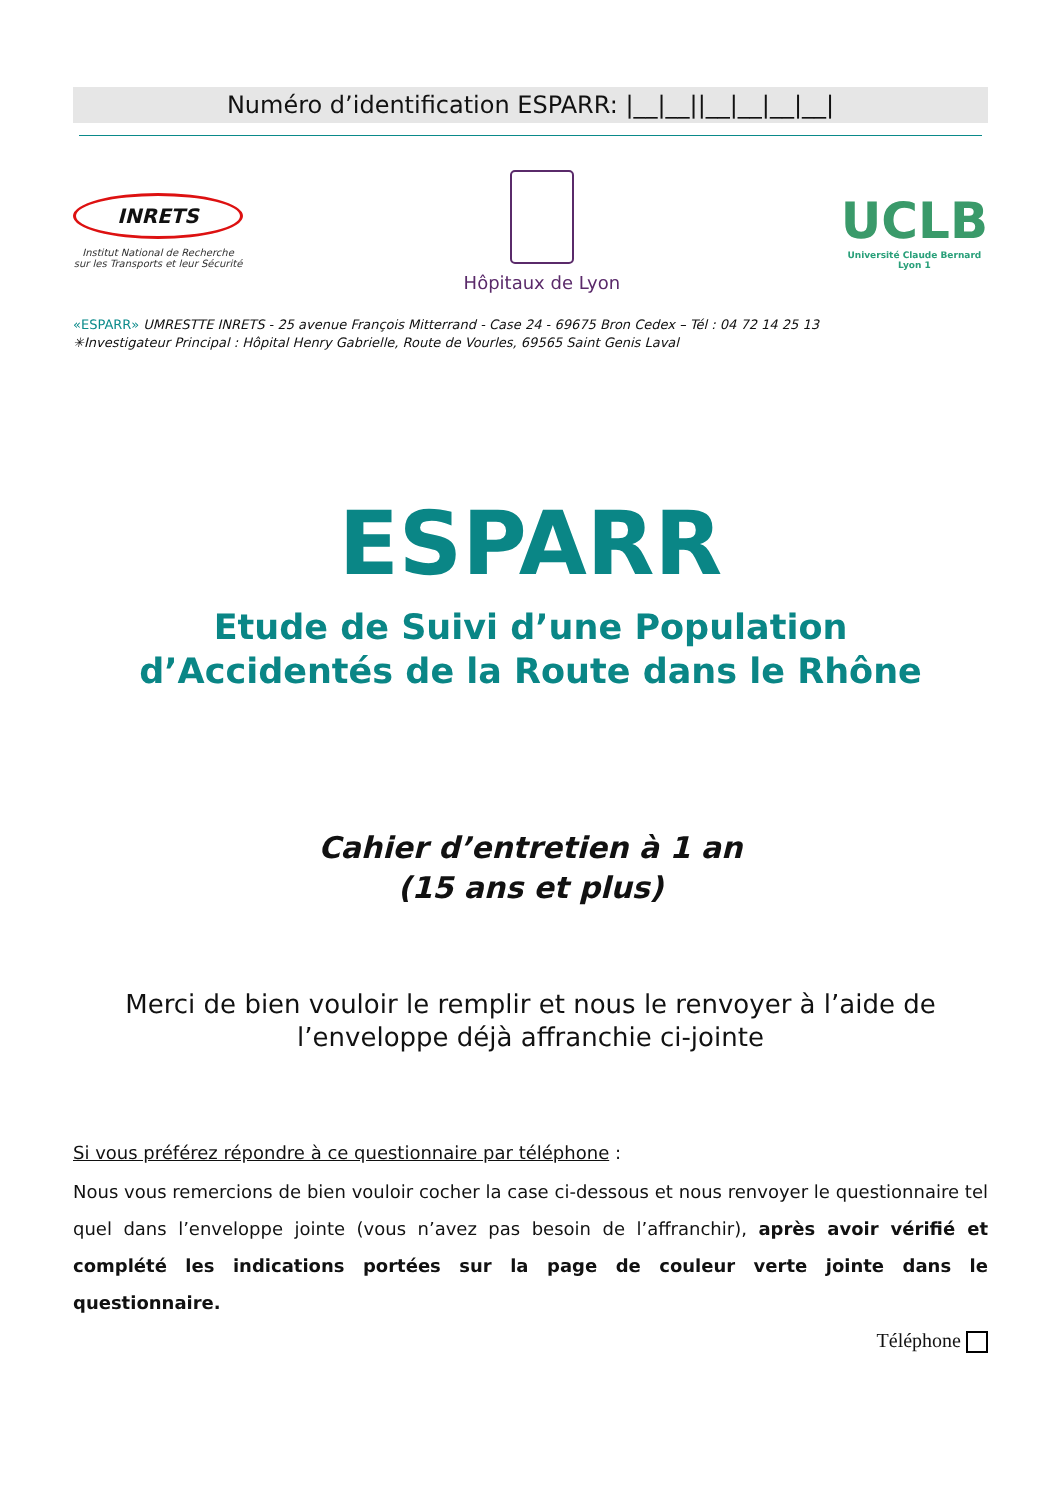Numéro d’identification ESPARR: |__|__||__|__|__|__|
INRETS
Institut National de Recherche sur les Transports et leur Sécurité
Hôpitaux de Lyon
UCLB
Université Claude Bernard
Lyon 1
«ESPARR» UMRESTTE INRETS - 25 avenue François Mitterrand - Case 24 - 69675 Bron Cedex – Tél : 04 72 14 25 13
✳Investigateur Principal : Hôpital Henry Gabrielle, Route de Vourles, 69565 Saint Genis Laval
ESPARR
Etude de Suivi d’une Population
d’Accidentés de la Route dans le Rhône
Cahier d’entretien à 1 an
(15 ans et plus)
Merci de bien vouloir le remplir et nous le renvoyer à l’aide de l’enveloppe déjà affranchie ci-jointe
Si vous préférez répondre à ce questionnaire par téléphone :
Nous vous remercions de bien vouloir cocher la case ci-dessous et nous renvoyer le questionnaire tel quel dans l’enveloppe jointe (vous n’avez pas besoin de l’affranchir), après avoir vérifié et complété les indications portées sur la page de couleur verte jointe dans le questionnaire.
Téléphone